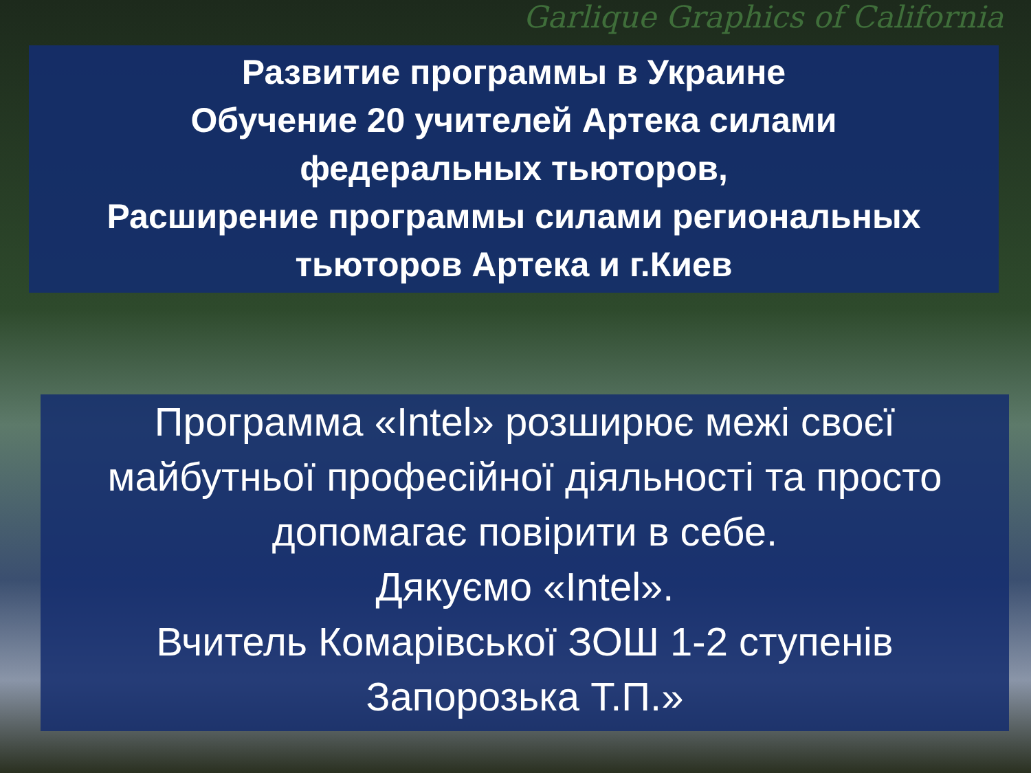Garlique Graphics of California
Развитие программы в Украине
Обучение 20 учителей Артека силами
федеральных тьюторов,
Расширение программы силами региональных
тьюторов Артека и г.Киев
Программа «Intel» розширює межі своєї
майбутньої професійної діяльності та просто
допомагає повірити в себе.
Дякуємо «Intel».
Вчитель Комарівської ЗОШ 1-2 ступенів
Запорозька Т.П.»